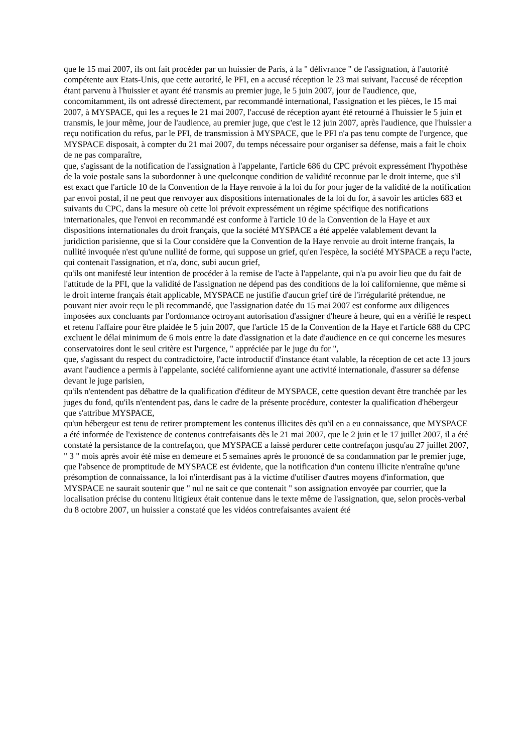que le 15 mai 2007, ils ont fait procéder par un huissier de Paris, à la " délivrance " de l'assignation, à l'autorité compétente aux Etats-Unis, que cette autorité, le PFI, en a accusé réception le 23 mai suivant, l'accusé de réception étant parvenu à l'huissier et ayant été transmis au premier juge, le 5 juin 2007, jour de l'audience, que, concomitamment, ils ont adressé directement, par recommandé international, l'assignation et les pièces, le 15 mai 2007, à MYSPACE, qui les a reçues le 21 mai 2007, l'accusé de réception ayant été retourné à l'huissier le 5 juin et transmis, le jour même, jour de l'audience, au premier juge, que c'est le 12 juin 2007, après l'audience, que l'huissier a reçu notification du refus, par le PFI, de transmission à MYSPACE, que le PFI n'a pas tenu compte de l'urgence, que MYSPACE disposait, à compter du 21 mai 2007, du temps nécessaire pour organiser sa défense, mais a fait le choix de ne pas comparaître,
que, s'agissant de la notification de l'assignation à l'appelante, l'article 686 du CPC prévoit expressément l'hypothèse de la voie postale sans la subordonner à une quelconque condition de validité reconnue par le droit interne, que s'il est exact que l'article 10 de la Convention de la Haye renvoie à la loi du for pour juger de la validité de la notification par envoi postal, il ne peut que renvoyer aux dispositions internationales de la loi du for, à savoir les articles 683 et suivants du CPC, dans la mesure où cette loi prévoit expressément un régime spécifique des notifications internationales, que l'envoi en recommandé est conforme à l'article 10 de la Convention de la Haye et aux dispositions internationales du droit français, que la société MYSPACE a été appelée valablement devant la juridiction parisienne, que si la Cour considère que la Convention de la Haye renvoie au droit interne français, la nullité invoquée n'est qu'une nullité de forme, qui suppose un grief, qu'en l'espèce, la société MYSPACE a reçu l'acte, qui contenait l'assignation, et n'a, donc, subi aucun grief,
qu'ils ont manifesté leur intention de procéder à la remise de l'acte à l'appelante, qui n'a pu avoir lieu que du fait de l'attitude de la PFI, que la validité de l'assignation ne dépend pas des conditions de la loi californienne, que même si le droit interne français était applicable, MYSPACE ne justifie d'aucun grief tiré de l'irrégularité prétendue, ne pouvant nier avoir reçu le pli recommandé, que l'assignation datée du 15 mai 2007 est conforme aux diligences imposées aux concluants par l'ordonnance octroyant autorisation d'assigner d'heure à heure, qui en a vérifié le respect et retenu l'affaire pour être plaidée le 5 juin 2007, que l'article 15 de la Convention de la Haye et l'article 688 du CPC excluent le délai minimum de 6 mois entre la date d'assignation et la date d'audience en ce qui concerne les mesures conservatoires dont le seul critère est l'urgence, " appréciée par le juge du for ",
que, s'agissant du respect du contradictoire, l'acte introductif d'instance étant valable, la réception de cet acte 13 jours avant l'audience a permis à l'appelante, société californienne ayant une activité internationale, d'assurer sa défense devant le juge parisien,
qu'ils n'entendent pas débattre de la qualification d'éditeur de MYSPACE, cette question devant être tranchée par les juges du fond, qu'ils n'entendent pas, dans le cadre de la présente procédure, contester la qualification d'hébergeur que s'attribue MYSPACE,
qu'un hébergeur est tenu de retirer promptement les contenus illicites dès qu'il en a eu connaissance, que MYSPACE a été informée de l'existence de contenus contrefaisants dès le 21 mai 2007, que le 2 juin et le 17 juillet 2007, il a été constaté la persistance de la contrefaçon, que MYSPACE a laissé perdurer cette contrefaçon jusqu'au 27 juillet 2007, " 3 " mois après avoir été mise en demeure et 5 semaines après le prononcé de sa condamnation par le premier juge, que l'absence de promptitude de MYSPACE est évidente, que la notification d'un contenu illicite n'entraîne qu'une présomption de connaissance, la loi n'interdisant pas à la victime d'utiliser d'autres moyens d'information, que MYSPACE ne saurait soutenir que " nul ne sait ce que contenait " son assignation envoyée par courrier, que la localisation précise du contenu litigieux était contenue dans le texte même de l'assignation, que, selon procès-verbal du 8 octobre 2007, un huissier a constaté que les vidéos contrefaisantes avaient été